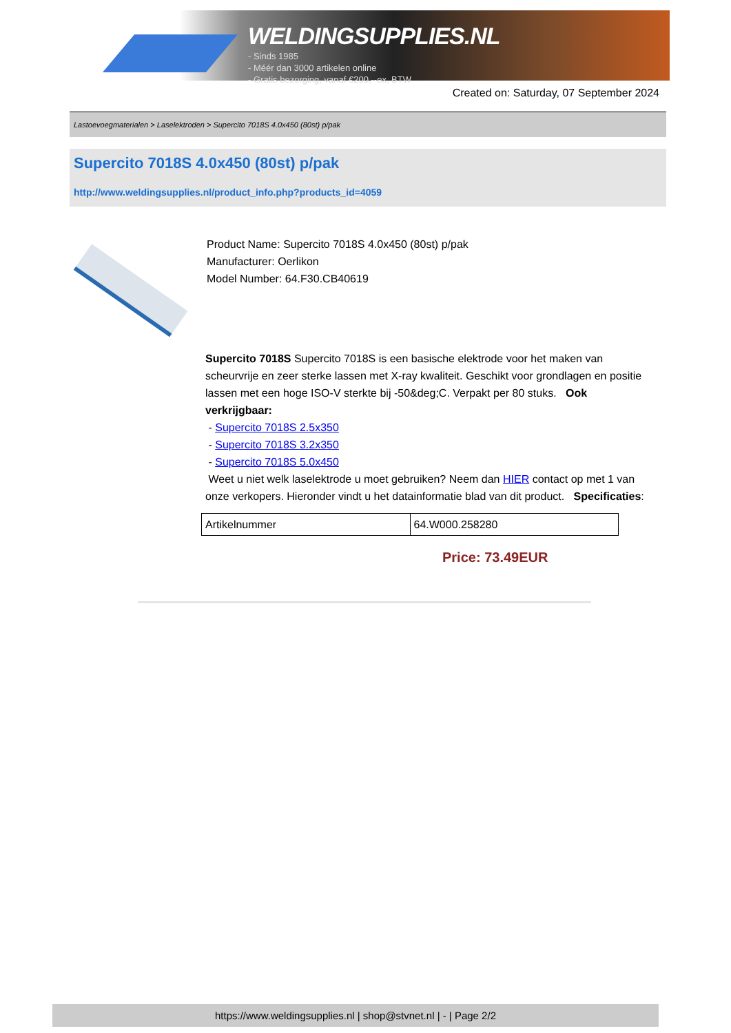WELDINGSUPPLIES.NL
- Sinds 1985
- Méér dan 3000 artikelen online
- Gratis bezorging, vanaf €200,--ex. BTW
Created on: Saturday, 07 September 2024
Lastoevoegmaterialen > Laselektroden > Supercito 7018S 4.0x450 (80st) p/pak
Supercito 7018S 4.0x450 (80st) p/pak
http://www.weldingsupplies.nl/product_info.php?products_id=4059
Product Name: Supercito 7018S 4.0x450 (80st) p/pak
Manufacturer: Oerlikon
Model Number: 64.F30.CB40619
Supercito 7018S Supercito 7018S is een basische elektrode voor het maken van scheurvrije en zeer sterke lassen met X-ray kwaliteit. Geschikt voor grondlagen en positie lassen met een hoge ISO-V sterkte bij -50&deg;C. Verpakt per 80 stuks. Ook verkrijgbaar:
- Supercito 7018S 2.5x350
- Supercito 7018S 3.2x350
- Supercito 7018S 5.0x450
Weet u niet welk laselektrode u moet gebruiken? Neem dan HIER contact op met 1 van onze verkopers. Hieronder vindt u het datainformatie blad van dit product. Specificaties:
| Artikelnummer | 64.W000.258280 |
Price: 73.49EUR
https://www.weldingsupplies.nl | shop@stvnet.nl | - | Page 2/2